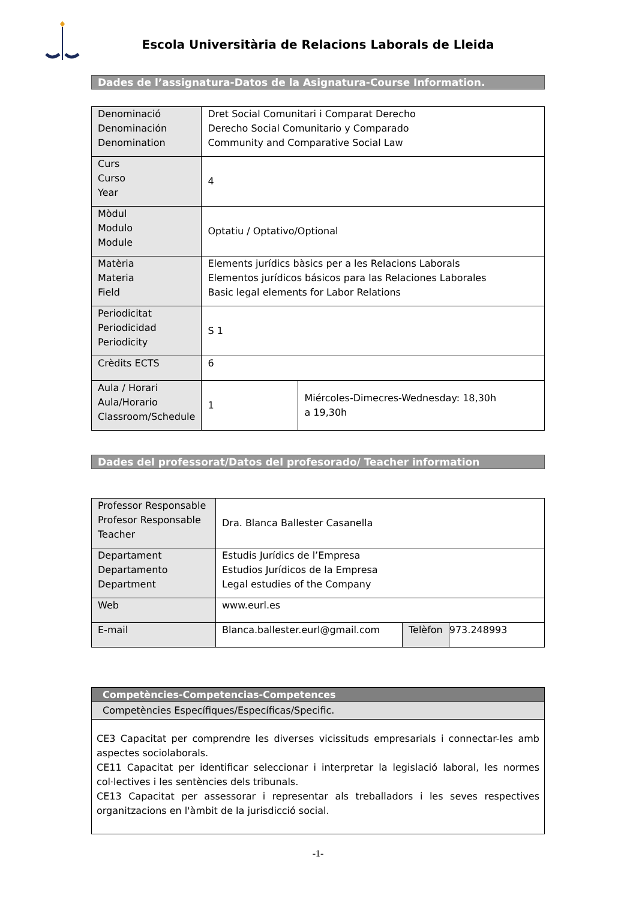Escola Universitària de Relacions Laborals de Lleida
Dades de l’assignatura-Datos de la Asignatura-Course Information.
| Denominació Denominación Denomination | Dret Social Comunitari i Comparat Derecho Derecho Social Comunitario y Comparado Community and Comparative Social Law | |
| Curs Curso Year | 4 | |
| Mòdul Modulo Module | Optatiu / Optativo/Optional | |
| Matèria Materia Field | Elements jurídics bàsics per a les Relacions Laborals Elementos jurídicos básicos para las Relaciones Laborales Basic legal elements for Labor Relations | |
| Periodicitat Periodicidad Periodicity | S 1 | |
| Crèdits ECTS | 6 | |
| Aula / Horari Aula/Horario Classroom/Schedule | 1 | Miércoles-Dimecres-Wednesday: 18,30h a 19,30h |
Dades del professorat/Datos del profesorado/ Teacher information
| Professor Responsable Profesor Responsable Teacher | Dra. Blanca Ballester Casanella | | |
| Departament Departamento Department | Estudis Jurídics de l’Empresa Estudios Jurídicos de la Empresa Legal estudies of the Company | | |
| Web | www.eurl.es | | |
| E-mail | Blanca.ballester.eurl@gmail.com | Telèfon | 973.248993 |
| Competències-Competencias-Competences |
| --- |
| Competències Específiques/Específicas/Specific. |
| CE3 Capacitat per comprendre les diverses vicissituds empresarials i connectar-les amb aspectes sociolaborals. CE11 Capacitat per identificar seleccionar i interpretar la legislació laboral, les normes col·lectives i les sentències dels tribunals. CE13 Capacitat per assessorar i representar als treballadors i les seves respectives organitzacions en l'àmbit de la jurisdicció social. |
-1-